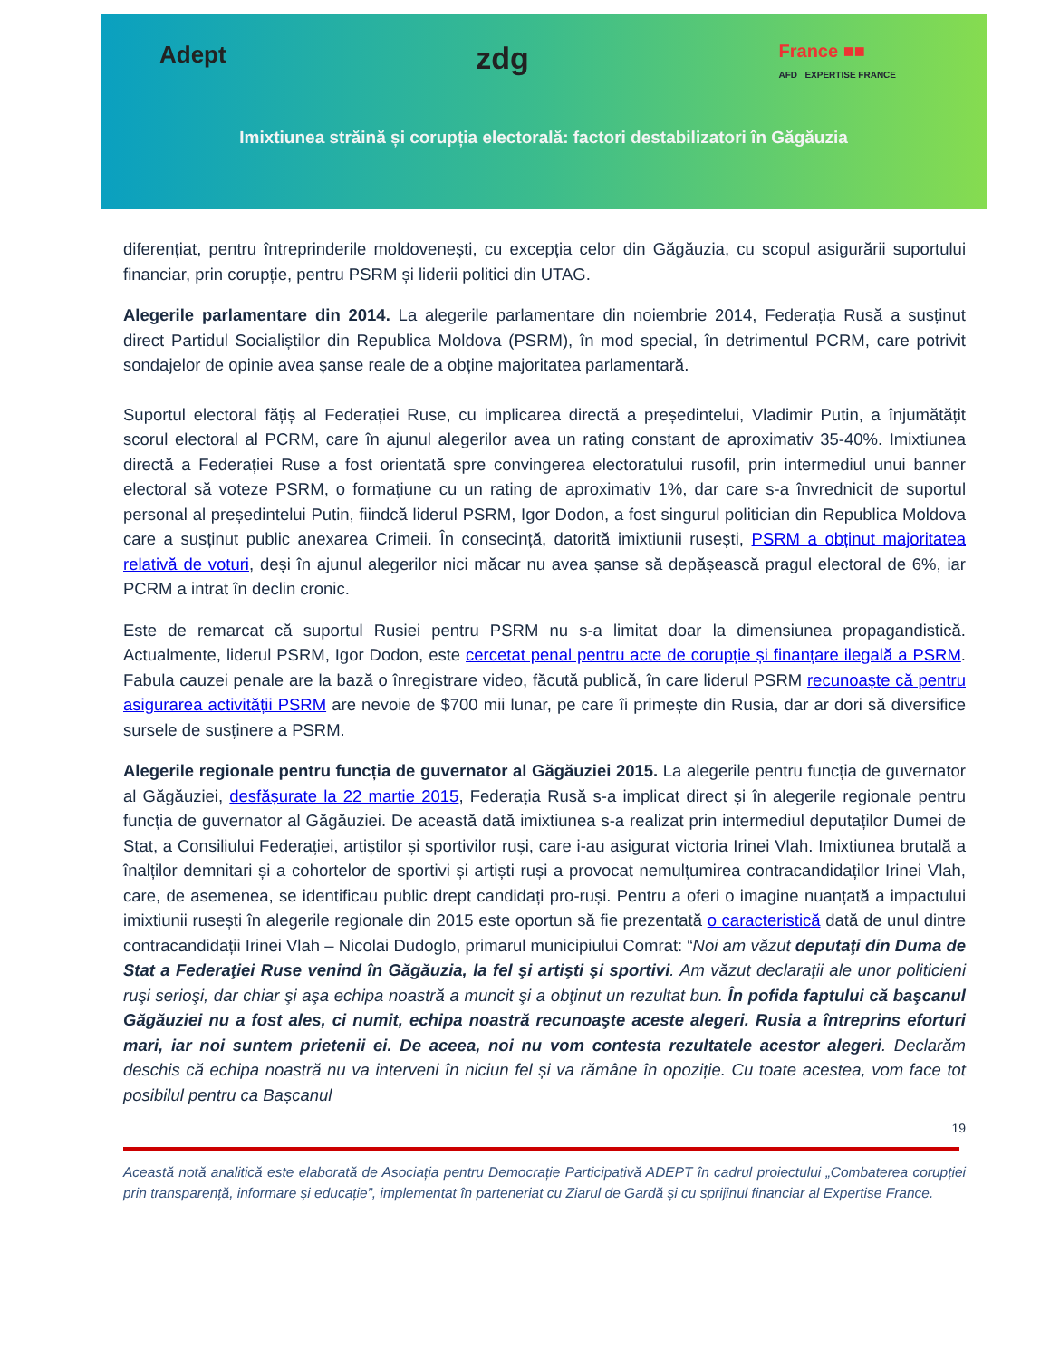Adept zdg France ■■
AFD EXPERTISE FRANCE
Imixtiunea străină și corupția electorală: factori destabilizatori în Găgăuzia
diferențiat, pentru întreprinderile moldovenești, cu excepția celor din Găgăuzia, cu scopul asigurării suportului financiar, prin corupție, pentru PSRM și liderii politici din UTAG.
Alegerile parlamentare din 2014. La alegerile parlamentare din noiembrie 2014, Federația Rusă a susținut direct Partidul Socialiștilor din Republica Moldova (PSRM), în mod special, în detrimentul PCRM, care potrivit sondajelor de opinie avea șanse reale de a obține majoritatea parlamentară.
Suportul electoral fățiș al Federației Ruse, cu implicarea directă a președintelui, Vladimir Putin, a înjumătățit scorul electoral al PCRM, care în ajunul alegerilor avea un rating constant de aproximativ 35-40%. Imixtiunea directă a Federației Ruse a fost orientată spre convingerea electoratului rusofil, prin intermediul unui banner electoral să voteze PSRM, o formațiune cu un rating de aproximativ 1%, dar care s-a învrednicit de suportul personal al președintelui Putin, fiindcă liderul PSRM, Igor Dodon, a fost singurul politician din Republica Moldova care a susținut public anexarea Crimeii. În consecință, datorită imixtiunii rusești, PSRM a obținut majoritatea relativă de voturi, deși în ajunul alegerilor nici măcar nu avea șanse să depășească pragul electoral de 6%, iar PCRM a intrat în declin cronic.
Este de remarcat că suportul Rusiei pentru PSRM nu s-a limitat doar la dimensiunea propagandistică. Actualmente, liderul PSRM, Igor Dodon, este cercetat penal pentru acte de corupție și finanțare ilegală a PSRM. Fabula cauzei penale are la bază o înregistrare video, făcută publică, în care liderul PSRM recunoaște că pentru asigurarea activității PSRM are nevoie de $700 mii lunar, pe care îi primește din Rusia, dar ar dori să diversifice sursele de susținere a PSRM.
Alegerile regionale pentru funcția de guvernator al Găgăuziei 2015. La alegerile pentru funcția de guvernator al Găgăuziei, desfășurate la 22 martie 2015, Federația Rusă s-a implicat direct și în alegerile regionale pentru funcția de guvernator al Găgăuziei. De această dată imixtiunea s-a realizat prin intermediul deputaților Dumei de Stat, a Consiliului Federației, artiștilor și sportivilor ruși, care i-au asigurat victoria Irinei Vlah. Imixtiunea brutală a înalților demnitari și a cohortelor de sportivi și artiști ruși a provocat nemulțumirea contracandidaților Irinei Vlah, care, de asemenea, se identificau public drept candidați pro-ruși. Pentru a oferi o imagine nuanțată a impactului imixtiunii rusești în alegerile regionale din 2015 este oportun să fie prezentată o caracteristică dată de unul dintre contracandidații Irinei Vlah – Nicolai Dudoglo, primarul municipiului Comrat: “Noi am văzut deputaţi din Duma de Stat a Federaţiei Ruse venind în Găgăuzia, la fel şi artişti şi sportivi. Am văzut declaraţii ale unor politicieni ruşi serioşi, dar chiar şi aşa echipa noastră a muncit şi a obţinut un rezultat bun. În pofida faptului că başcanul Găgăuziei nu a fost ales, ci numit, echipa noastră recunoaşte aceste alegeri. Rusia a întreprins eforturi mari, iar noi suntem prietenii ei. De aceea, noi nu vom contesta rezultatele acestor alegeri. Declarăm deschis că echipa noastră nu va interveni în niciun fel și va rămâne în opoziție. Cu toate acestea, vom face tot posibilul pentru ca Bașcanul
19
Această notă analitică este elaborată de Asociația pentru Democrație Participativă ADEPT în cadrul proiectului „Combaterea corupției prin transparență, informare și educație”, implementat în parteneriat cu Ziarul de Gardă și cu sprijinul financiar al Expertise France.